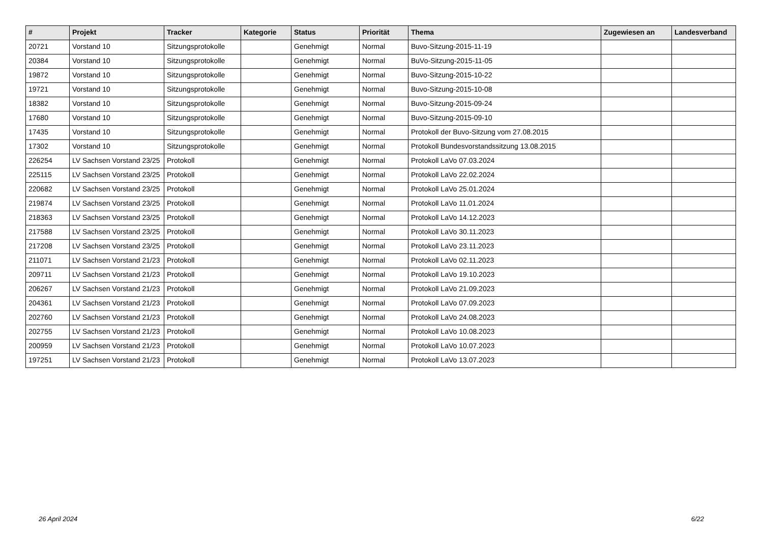| # | Projekt | Tracker | Kategorie | Status | Priorität | Thema | Zugewiesen an | Landesverband |
| --- | --- | --- | --- | --- | --- | --- | --- | --- |
| 20721 | Vorstand 10 | Sitzungsprotokolle | | Genehmigt | Normal | Buvo-Sitzung-2015-11-19 | | |
| 20384 | Vorstand 10 | Sitzungsprotokolle | | Genehmigt | Normal | BuVo-Sitzung-2015-11-05 | | |
| 19872 | Vorstand 10 | Sitzungsprotokolle | | Genehmigt | Normal | Buvo-Sitzung-2015-10-22 | | |
| 19721 | Vorstand 10 | Sitzungsprotokolle | | Genehmigt | Normal | Buvo-Sitzung-2015-10-08 | | |
| 18382 | Vorstand 10 | Sitzungsprotokolle | | Genehmigt | Normal | Buvo-Sitzung-2015-09-24 | | |
| 17680 | Vorstand 10 | Sitzungsprotokolle | | Genehmigt | Normal | Buvo-Sitzung-2015-09-10 | | |
| 17435 | Vorstand 10 | Sitzungsprotokolle | | Genehmigt | Normal | Protokoll der Buvo-Sitzung vom 27.08.2015 | | |
| 17302 | Vorstand 10 | Sitzungsprotokolle | | Genehmigt | Normal | Protokoll Bundesvorstandssitzung 13.08.2015 | | |
| 226254 | LV Sachsen Vorstand 23/25 | Protokoll | | Genehmigt | Normal | Protokoll LaVo 07.03.2024 | | |
| 225115 | LV Sachsen Vorstand 23/25 | Protokoll | | Genehmigt | Normal | Protokoll LaVo 22.02.2024 | | |
| 220682 | LV Sachsen Vorstand 23/25 | Protokoll | | Genehmigt | Normal | Protokoll LaVo 25.01.2024 | | |
| 219874 | LV Sachsen Vorstand 23/25 | Protokoll | | Genehmigt | Normal | Protokoll LaVo 11.01.2024 | | |
| 218363 | LV Sachsen Vorstand 23/25 | Protokoll | | Genehmigt | Normal | Protokoll LaVo 14.12.2023 | | |
| 217588 | LV Sachsen Vorstand 23/25 | Protokoll | | Genehmigt | Normal | Protokoll LaVo 30.11.2023 | | |
| 217208 | LV Sachsen Vorstand 23/25 | Protokoll | | Genehmigt | Normal | Protokoll LaVo 23.11.2023 | | |
| 211071 | LV Sachsen Vorstand 21/23 | Protokoll | | Genehmigt | Normal | Protokoll LaVo 02.11.2023 | | |
| 209711 | LV Sachsen Vorstand 21/23 | Protokoll | | Genehmigt | Normal | Protokoll LaVo 19.10.2023 | | |
| 206267 | LV Sachsen Vorstand 21/23 | Protokoll | | Genehmigt | Normal | Protokoll LaVo 21.09.2023 | | |
| 204361 | LV Sachsen Vorstand 21/23 | Protokoll | | Genehmigt | Normal | Protokoll LaVo 07.09.2023 | | |
| 202760 | LV Sachsen Vorstand 21/23 | Protokoll | | Genehmigt | Normal | Protokoll LaVo 24.08.2023 | | |
| 202755 | LV Sachsen Vorstand 21/23 | Protokoll | | Genehmigt | Normal | Protokoll LaVo 10.08.2023 | | |
| 200959 | LV Sachsen Vorstand 21/23 | Protokoll | | Genehmigt | Normal | Protokoll LaVo 10.07.2023 | | |
| 197251 | LV Sachsen Vorstand 21/23 | Protokoll | | Genehmigt | Normal | Protokoll LaVo 13.07.2023 | | |
26 April 2024 6/22